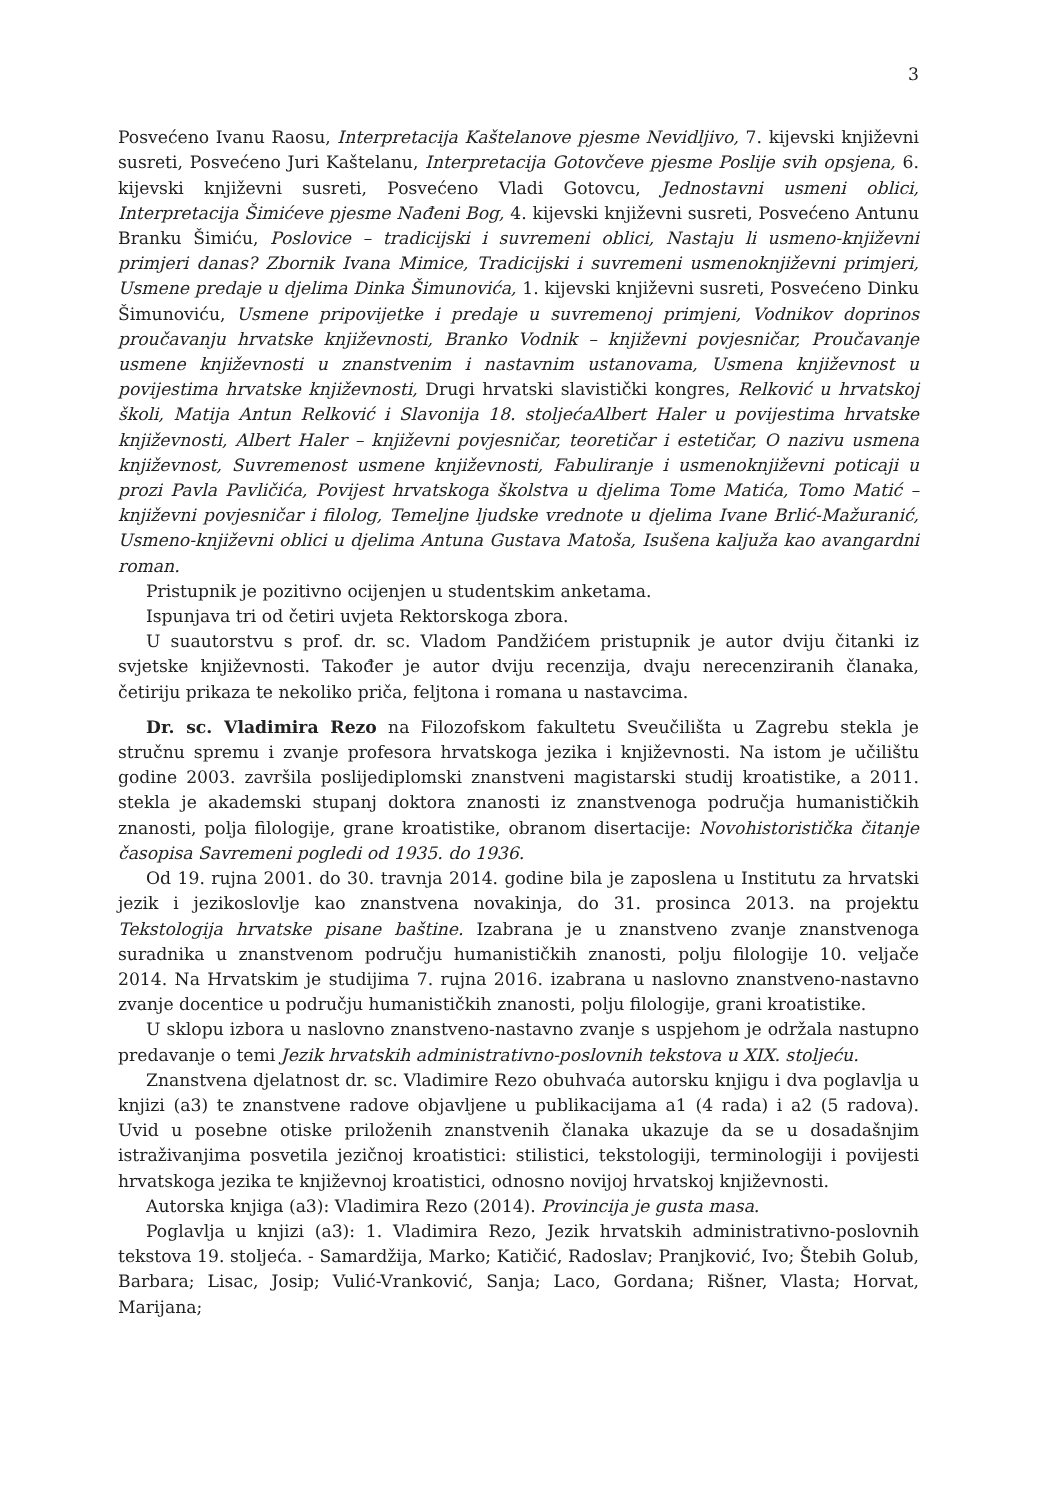3
Posvećeno Ivanu Raosu, Interpretacija Kaštelanove pjesme Nevidljivo, 7. kijevski književni susreti, Posvećeno Juri Kaštelanu, Interpretacija Gotovčeve pjesme Poslije svih opsjena, 6. kijevski književni susreti, Posvećeno Vladi Gotovcu, Jednostavni usmeni oblici, Interpretacija Šimićeve pjesme Nađeni Bog, 4. kijevski književni susreti, Posvećeno Antunu Branku Šimiću, Poslovice – tradicijski i suvremeni oblici, Nastaju li usmeno-književni primjeri danas? Zbornik Ivana Mimice, Tradicijski i suvremeni usmenoknjiževni primjeri, Usmene predaje u djelima Dinka Šimunovića, 1. kijevski književni susreti, Posvećeno Dinku Šimunoviću, Usmene pripovijetke i predaje u suvremenoj primjeni, Vodnikov doprinos proučavanju hrvatske književnosti, Branko Vodnik – književni povjesničar, Proučavanje usmene književnosti u znanstvenim i nastavnim ustanovama, Usmena književnost u povijestima hrvatske književnosti, Drugi hrvatski slavistički kongres, Relković u hrvatskoj školi, Matija Antun Relković i Slavonija 18. stoljećaAlbert Haler u povijestima hrvatske književnosti, Albert Haler – književni povjesničar, teoretičar i estetičar, O nazivu usmena književnost, Suvremenost usmene književnosti, Fabuliranje i usmenoknjiževni poticaji u prozi Pavla Pavličića, Povijest hrvatskoga školstva u djelima Tome Matića, Tomo Matić – književni povjesničar i filolog, Temeljne ljudske vrednote u djelima Ivane Brlić-Mažuranić, Usmeno-književni oblici u djelima Antuna Gustava Matoša, Isušena kaljuža kao avangardni roman.
Pristupnik je pozitivno ocijenjen u studentskim anketama.
Ispunjava tri od četiri uvjeta Rektorskoga zbora.
U suautorstvu s prof. dr. sc. Vladom Pandžićem pristupnik je autor dviju čitanki iz svjetske književnosti. Također je autor dviju recenzija, dvaju nerecenziranih članaka, četiriju prikaza te nekoliko priča, feljtona i romana u nastavcima.
Dr. sc. Vladimira Rezo na Filozofskom fakultetu Sveučilišta u Zagrebu stekla je stručnu spremu i zvanje profesora hrvatskoga jezika i književnosti. Na istom je učilištu godine 2003. završila poslijediplomski znanstveni magistarski studij kroatistike, a 2011. stekla je akademski stupanj doktora znanosti iz znanstvenoga područja humanističkih znanosti, polja filologije, grane kroatistike, obranom disertacije: Novohistoristička čitanje časopisa Savremeni pogledi od 1935. do 1936.
Od 19. rujna 2001. do 30. travnja 2014. godine bila je zaposlena u Institutu za hrvatski jezik i jezikoslovlje kao znanstvena novakinja, do 31. prosinca 2013. na projektu Tekstologija hrvatske pisane baštine. Izabrana je u znanstveno zvanje znanstvenoga suradnika u znanstvenom području humanističkih znanosti, polju filologije 10. veljače 2014. Na Hrvatskim je studijima 7. rujna 2016. izabrana u naslovno znanstveno-nastavno zvanje docentice u području humanističkih znanosti, polju filologije, grani kroatistike.
U sklopu izbora u naslovno znanstveno-nastavno zvanje s uspjehom je održala nastupno predavanje o temi Jezik hrvatskih administrativno-poslovnih tekstova u XIX. stoljeću.
Znanstvena djelatnost dr. sc. Vladimire Rezo obuhvaća autorsku knjigu i dva poglavlja u knjizi (a3) te znanstvene radove objavljene u publikacijama a1 (4 rada) i a2 (5 radova). Uvid u posebne otiske priloženih znanstvenih članaka ukazuje da se u dosadašnjim istraživanjima posvetila jezičnoj kroatistici: stilistici, tekstologiji, terminologiji i povijesti hrvatskoga jezika te književnoj kroatistici, odnosno novijoj hrvatskoj književnosti.
Autorska knjiga (a3): Vladimira Rezo (2014). Provincija je gusta masa.
Poglavlja u knjizi (a3): 1. Vladimira Rezo, Jezik hrvatskih administrativno-poslovnih tekstova 19. stoljeća. - Samardžija, Marko; Katičić, Radoslav; Pranjković, Ivo; Štebih Golub, Barbara; Lisac, Josip; Vulić-Vranković, Sanja; Laco, Gordana; Rišner, Vlasta; Horvat, Marijana;